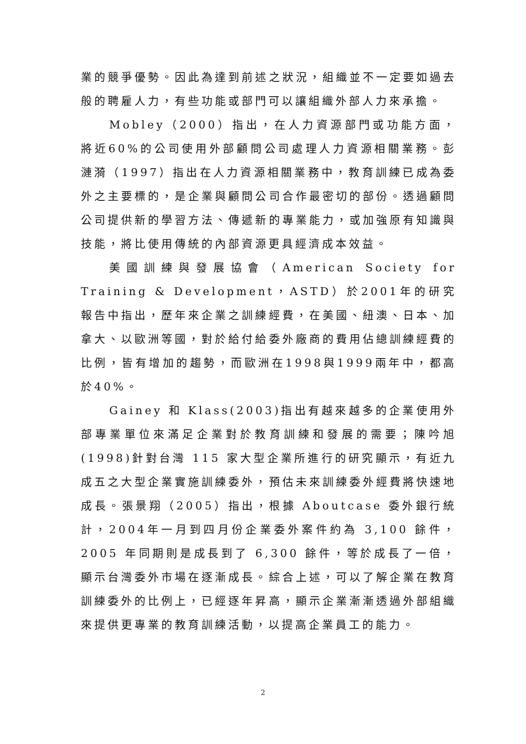業的競爭優勢。因此為達到前述之狀況，組織並不一定要如過去般的聘雇人力，有些功能或部門可以讓組織外部人力來承擔。
Mobley（2000）指出，在人力資源部門或功能方面，將近60%的公司使用外部顧問公司處理人力資源相關業務。彭漣漪（1997）指出在人力資源相關業務中，教育訓練已成為委外之主要標的，是企業與顧問公司合作最密切的部份。透過顧問公司提供新的學習方法、傳遞新的專業能力，或加強原有知識與技能，將比使用傳統的內部資源更具經濟成本效益。
美國訓練與發展協會（American Society for Training & Development，ASTD）於2001年的研究報告中指出，歷年來企業之訓練經費，在美國、紐澳、日本、加拿大、以歐洲等國，對於給付給委外廠商的費用佔總訓練經費的比例，皆有增加的趨勢，而歐洲在1998與1999兩年中，都高於40%。
Gainey 和 Klass(2003)指出有越來越多的企業使用外部專業單位來滿足企業對於教育訓練和發展的需要；陳吟旭(1998)針對台灣 115 家大型企業所進行的研究顯示，有近九成五之大型企業實施訓練委外，預估未來訓練委外經費將快速地成長。張景翔（2005）指出，根據 Aboutcase 委外銀行統計，2004年一月到四月份企業委外案件約為 3,100 餘件，2005 年同期則是成長到了 6,300 餘件，等於成長了一倍，顯示台灣委外市場在逐漸成長。綜合上述，可以了解企業在教育訓練委外的比例上，已經逐年昇高，顯示企業漸漸透過外部組織來提供更專業的教育訓練活動，以提高企業員工的能力。
2